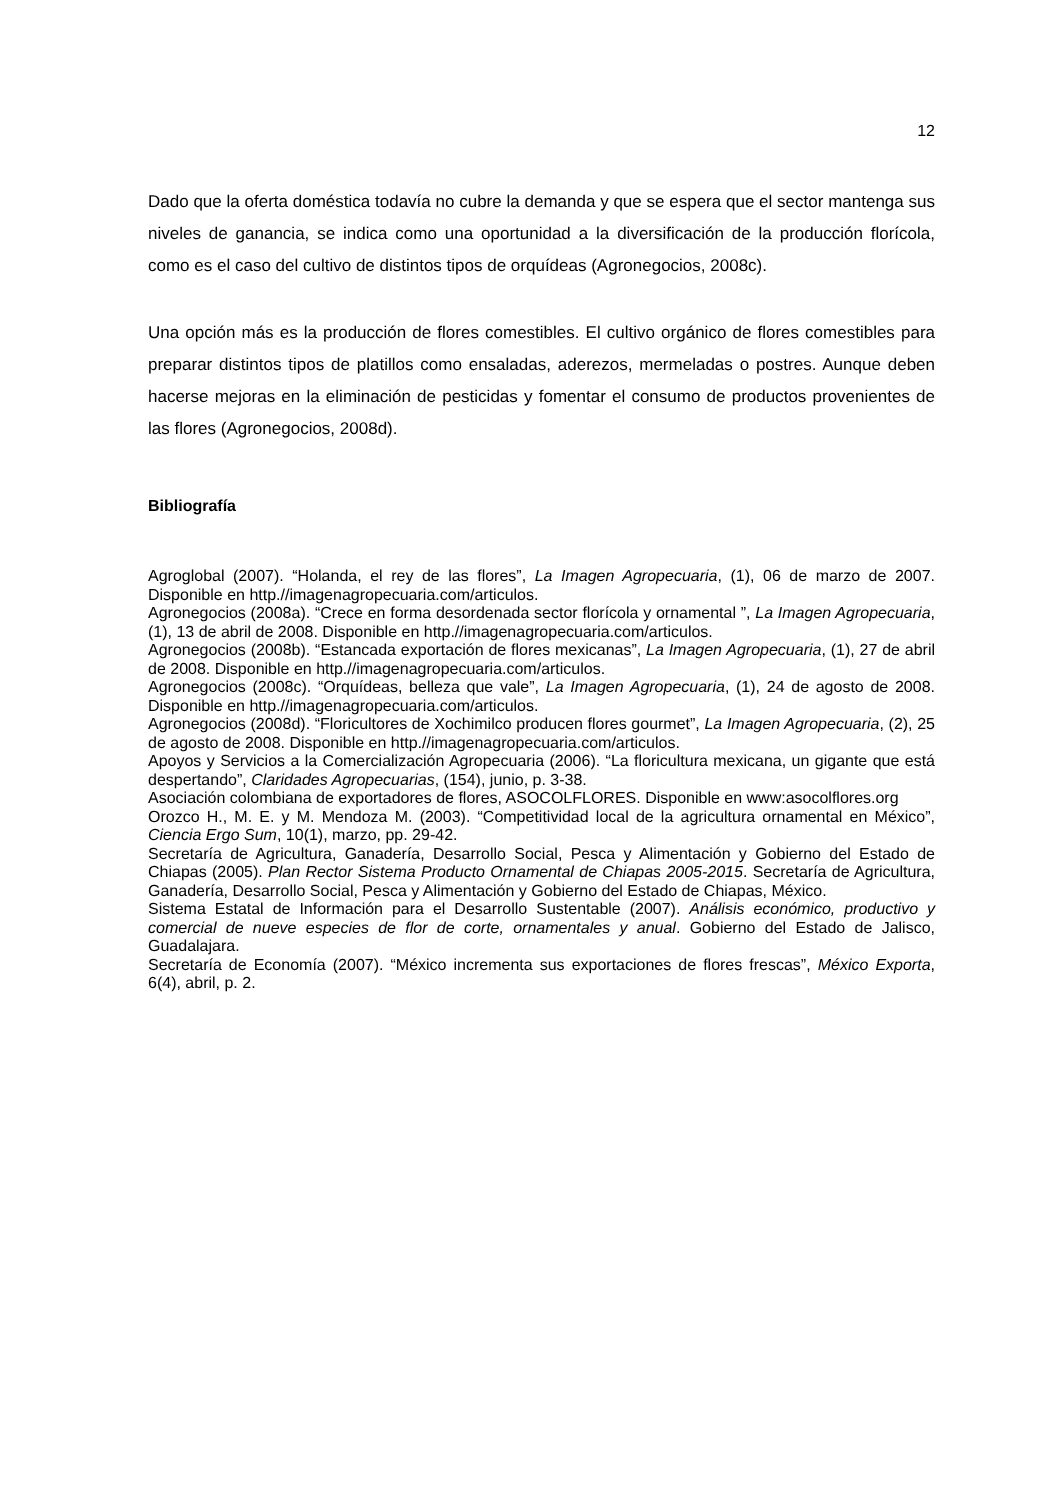12
Dado que la oferta doméstica todavía no cubre la demanda y que se espera que el sector mantenga sus niveles de ganancia, se indica como una oportunidad a la diversificación de la producción florícola, como es el caso del cultivo de distintos tipos de orquídeas (Agronegocios, 2008c).
Una opción más es la producción de flores comestibles. El cultivo orgánico de flores comestibles para preparar distintos tipos de platillos como ensaladas, aderezos, mermeladas o postres. Aunque deben hacerse mejoras en la eliminación de pesticidas y fomentar el consumo de productos provenientes de las flores (Agronegocios, 2008d).
Bibliografía
Agroglobal (2007). “Holanda, el rey de las flores”, La Imagen Agropecuaria, (1), 06 de marzo de 2007. Disponible en http.//imagenagropecuaria.com/articulos.
Agronegocios (2008a). “Crece en forma desordenada sector florícola y ornamental ”, La Imagen Agropecuaria, (1), 13 de abril de 2008. Disponible en http.//imagenagropecuaria.com/articulos.
Agronegocios (2008b). “Estancada exportación de flores mexicanas”, La Imagen Agropecuaria, (1), 27 de abril de 2008. Disponible en http.//imagenagropecuaria.com/articulos.
Agronegocios (2008c). “Orquídeas, belleza que vale”, La Imagen Agropecuaria, (1), 24 de agosto de 2008. Disponible en http.//imagenagropecuaria.com/articulos.
Agronegocios (2008d). “Floricultores de Xochimilco producen flores gourmet”, La Imagen Agropecuaria, (2), 25 de agosto de 2008. Disponible en http.//imagenagropecuaria.com/articulos.
Apoyos y Servicios a la Comercialización Agropecuaria (2006). “La floricultura mexicana, un gigante que está despertando”, Claridades Agropecuarias, (154), junio, p. 3-38.
Asociación colombiana de exportadores de flores, ASOCOLFLORES. Disponible en www:asocolflores.org
Orozco H., M. E. y M. Mendoza M. (2003). “Competitividad local de la agricultura ornamental en México”, Ciencia Ergo Sum, 10(1), marzo, pp. 29-42.
Secretaría de Agricultura, Ganadería, Desarrollo Social, Pesca y Alimentación y Gobierno del Estado de Chiapas (2005). Plan Rector Sistema Producto Ornamental de Chiapas 2005-2015. Secretaría de Agricultura, Ganadería, Desarrollo Social, Pesca y Alimentación y Gobierno del Estado de Chiapas, México.
Sistema Estatal de Información para el Desarrollo Sustentable (2007). Análisis económico, productivo y comercial de nueve especies de flor de corte, ornamentales y anual. Gobierno del Estado de Jalisco, Guadalajara.
Secretaría de Economía (2007). “México incrementa sus exportaciones de flores frescas”, México Exporta, 6(4), abril, p. 2.